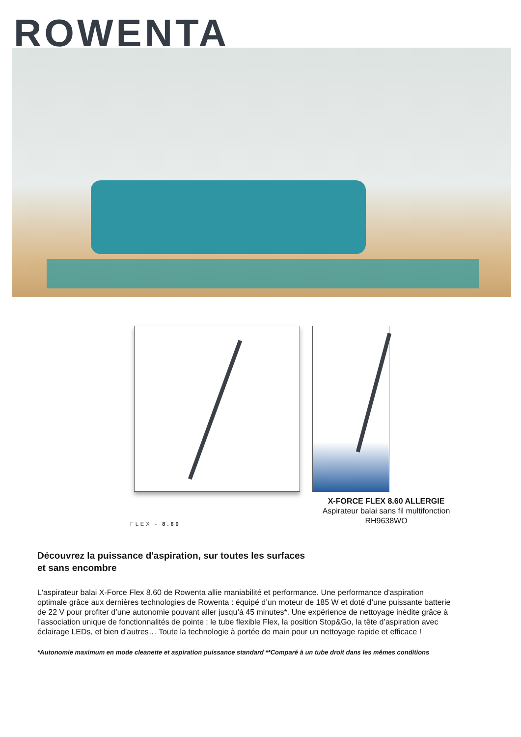ROWENTA
FLEX - 8.60
X-FORCE FLEX 8.60 ALLERGIE
Aspirateur balai sans fil multifonction
RH9638WO
Découvrez la puissance d'aspiration, sur toutes les surfaces
et sans encombre
L'aspirateur balai X-Force Flex 8.60 de Rowenta allie maniabilité et performance. Une performance d'aspiration optimale grâce aux dernières technologies de Rowenta : équipé d’un moteur de 185 W et doté d’une puissante batterie de 22 V pour profiter d’une autonomie pouvant aller jusqu’à 45 minutes*. Une expérience de nettoyage inédite grâce à l’association unique de fonctionnalités de pointe : le tube flexible Flex, la position Stop&Go, la tête d’aspiration avec éclairage LEDs, et bien d’autres… Toute la technologie à portée de main pour un nettoyage rapide et efficace !
*Autonomie maximum en mode cleanette et aspiration puissance standard **Comparé à un tube droit dans les mêmes conditions